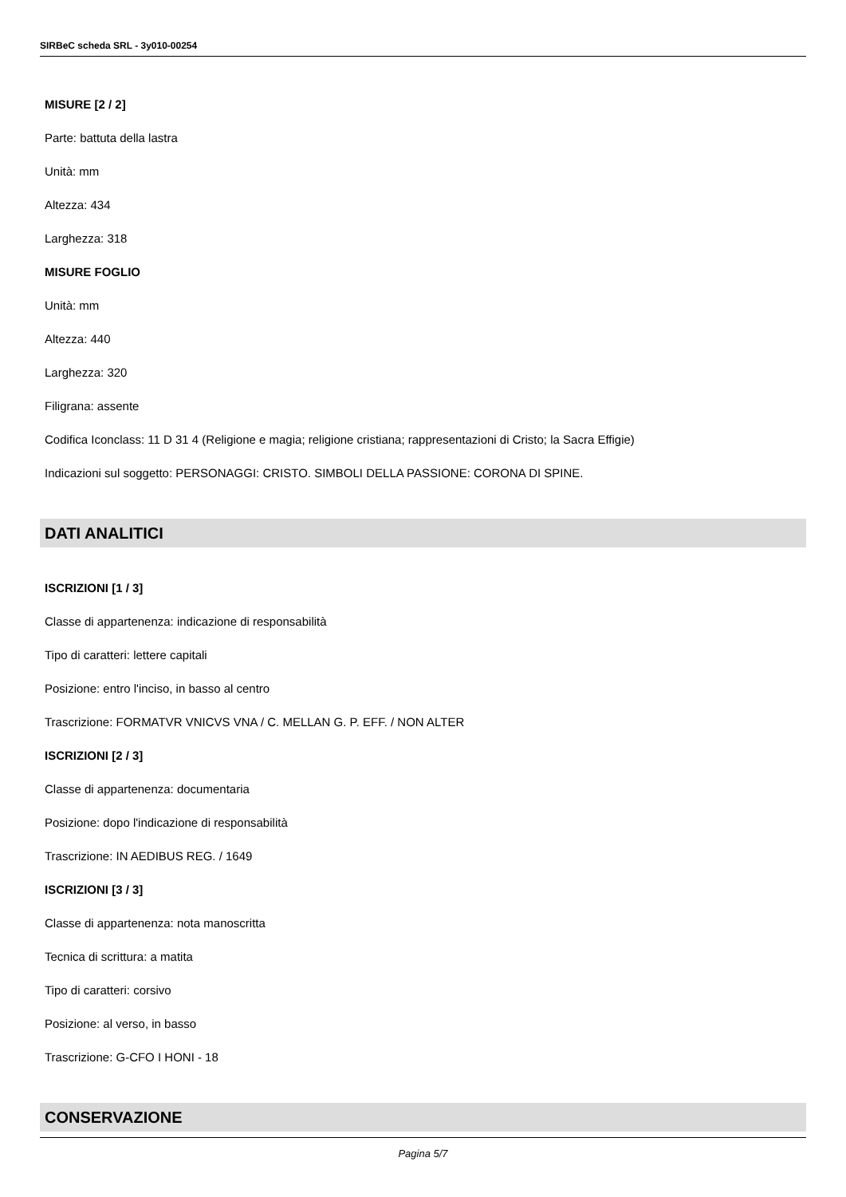SIRBeC scheda SRL - 3y010-00254
MISURE [2 / 2]
Parte: battuta della lastra
Unità: mm
Altezza: 434
Larghezza: 318
MISURE FOGLIO
Unità: mm
Altezza: 440
Larghezza: 320
Filigrana: assente
Codifica Iconclass: 11 D 31 4 (Religione e magia; religione cristiana; rappresentazioni di Cristo; la Sacra Effigie)
Indicazioni sul soggetto: PERSONAGGI: CRISTO. SIMBOLI DELLA PASSIONE: CORONA DI SPINE.
DATI ANALITICI
ISCRIZIONI [1 / 3]
Classe di appartenenza: indicazione di responsabilità
Tipo di caratteri: lettere capitali
Posizione: entro l'inciso, in basso al centro
Trascrizione: FORMATVR VNICVS VNA / C. MELLAN G. P. EFF. / NON ALTER
ISCRIZIONI [2 / 3]
Classe di appartenenza: documentaria
Posizione: dopo l'indicazione di responsabilità
Trascrizione: IN AEDIBUS REG. / 1649
ISCRIZIONI [3 / 3]
Classe di appartenenza: nota manoscritta
Tecnica di scrittura: a matita
Tipo di caratteri: corsivo
Posizione: al verso, in basso
Trascrizione: G-CFO I HONI - 18
CONSERVAZIONE
Pagina 5/7